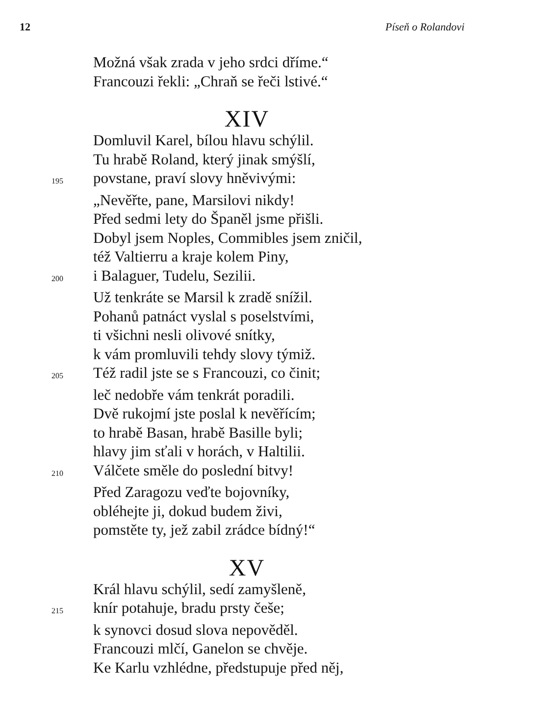12 Píseň o Rolandovi
Možná však zrada v jeho srdci dříme.“
Francouzi řekli: „Chraň se řeči lstivé.“
XIV
Domluvil Karel, bílou hlavu schýlil.
Tu hrabě Roland, který jinak smýšlí,
195
povstane, praví slovy hněvivými:
„Nevěřte, pane, Marsilovi nikdy!
Před sedmi lety do Španěl jsme přišli.
Dobyl jsem Noples, Commibles jsem zničil,
též Valtierru a kraje kolem Piny,
200
i Balaguer, Tudelu, Sezilii.
Už tenkráte se Marsil k zradě snížil.
Pohanů patnáct vyslal s poselstvími,
ti všichni nesli olivové snítky,
k vám promluvili tehdy slovy týmiž.
205
Též radil jste se s Francouzi, co činit;
leč nedobře vám tenkrát poradili.
Dvě rukojmí jste poslal k nevěřícím;
to hrabě Basan, hrabě Basille byli;
hlavy jim sťali v horách, v Haltilii.
210
Válčete směle do poslední bitvy!
Před Zaragozu veďte bojovníky,
obléhejte ji, dokud budem živi,
pomstěte ty, jež zabil zrádce bídný!“
XV
Král hlavu schýlil, sedí zamyšleně,
215
knír potahuje, bradu prsty češe;
k synovci dosud slova nepověděl.
Francouzi mlčí, Ganelon se chvěje.
Ke Karlu vzhlédne, předstupuje před něj,